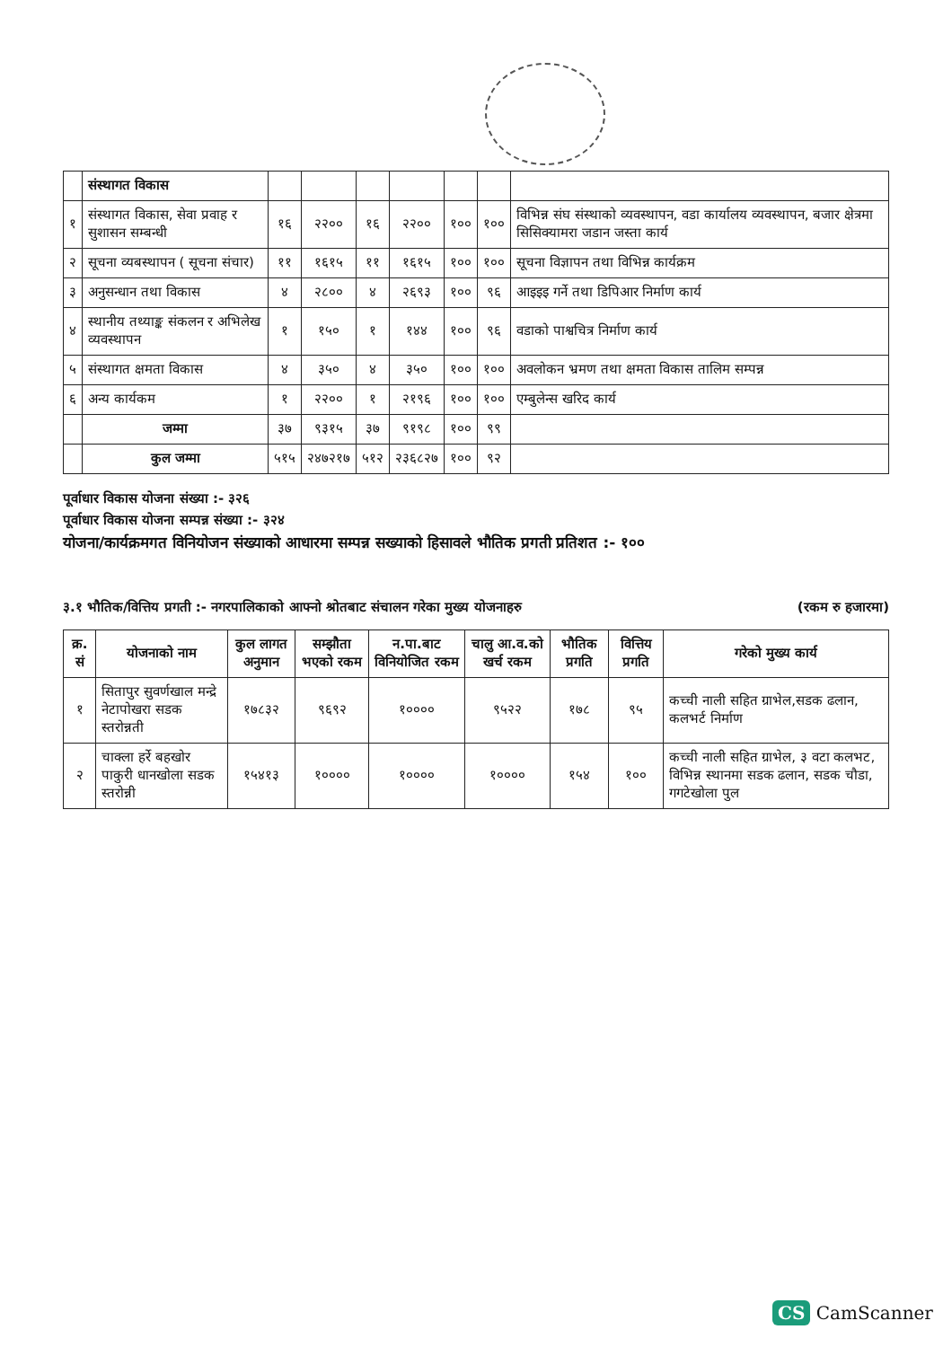| | संस्थागत विकास | | | | | | | |
| १ | संस्थागत विकास, सेवा प्रवाह र सुशासन सम्बन्धी | १६ | २२०० | १६ | २२०० | १०० | १०० | विभिन्न संघ संस्थाको व्यवस्थापन, वडा कार्यालय व्यवस्थापन, बजार क्षेत्रमा सिसिक्यामरा जडान जस्ता कार्य |
| २ | सूचना व्यबस्थापन ( सूचना संचार) | ११ | १६१५ | ११ | १६१५ | १०० | १०० | सूचना विज्ञापन तथा विभिन्न कार्यक्रम |
| ३ | अनुसन्धान तथा विकास | ४ | २८०० | ४ | २६९३ | १०० | ९६ | आइइइ गर्ने तथा डिपिआर निर्माण कार्य |
| ४ | स्थानीय तथ्याङ्क संकलन र अभिलेख व्यवस्थापन | १ | १५० | १ | १४४ | १०० | ९६ | वडाको पाश्वचित्र निर्माण कार्य |
| ५ | संस्थागत क्षमता विकास | ४ | ३५० | ४ | ३५० | १०० | १०० | अवलोकन भ्रमण तथा क्षमता विकास तालिम सम्पन्न |
| ६ | अन्य कार्यकम | १ | २२०० | १ | २१९६ | १०० | १०० | एम्बुलेन्स खरिद कार्य |
| | जम्मा | ३७ | ९३१५ | ३७ | ९१९८ | १०० | ९९ | |
| | कुल जम्मा | ५१५ | २४७२१७ | ५१२ | २३६८२७ | १०० | ९२ | |
पूर्वाधार विकास योजना संख्या :- ३२६
पूर्वाधार विकास योजना सम्पन्न संख्या :- ३२४
योजना/कार्यक्रमगत विनियोजन संख्याको आधारमा सम्पन्न सख्याको हिसावले भौतिक प्रगती प्रतिशत :- १००
३.१ भौतिक/वित्तिय प्रगती :- नगरपालिकाको आफ्नो श्रोतबाट संचालन गरेका मुख्य योजनाहरु (रकम रु हजारमा)
| क्र. सं | योजनाको नाम | कुल लागत अनुमान | सम्झौता भएको रकम | न.पा.बाट विनियोजित रकम | चालु आ.व.को खर्च रकम | भौतिक प्रगति | वित्तिय प्रगति | गरेको मुख्य कार्य |
| --- | --- | --- | --- | --- | --- | --- | --- | --- |
| १ | सितापुर सुवर्णखाल मन्द्रे नेटापोखरा सडक स्तरोन्नती | १७८३२ | ९६९२ | १०००० | ९५२२ | १७८ | ९५ | कच्ची नाली सहित ग्राभेल,सडक ढलान, कलभर्ट निर्माण |
| २ | चाक्ला हर्रे बहखोर पाकुरी धानखोला सडक स्तरोन्नी | १५४१३ | १०००० | १०००० | १०००० | १५४ | १०० | कच्ची नाली सहित ग्राभेल, ३ वटा कलभट, विभिन्न स्थानमा सडक ढलान, सडक चौडा, गगटेखोला पुल |
CS CamScanner